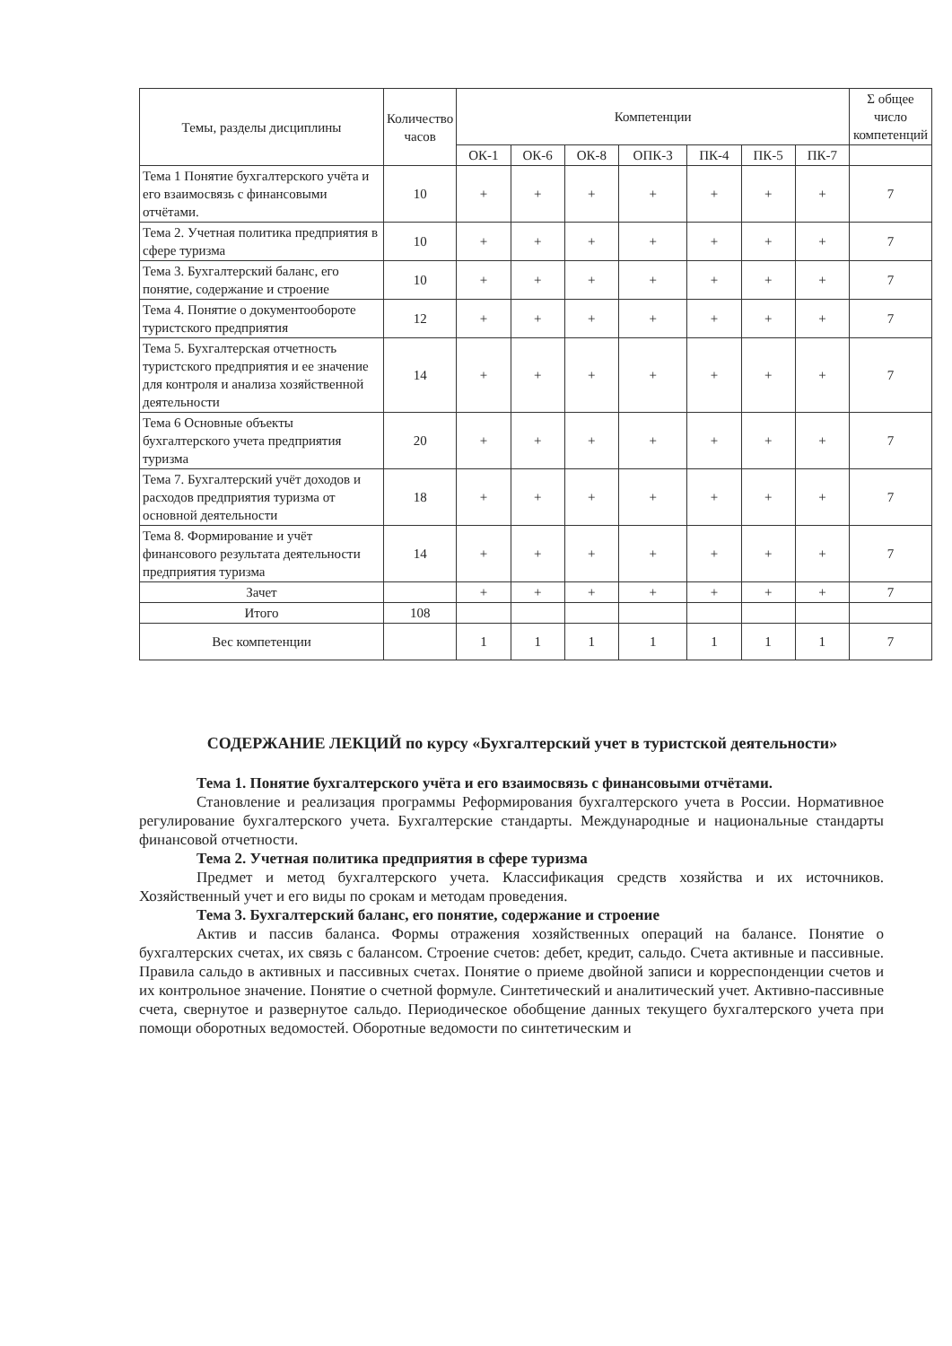| Темы, разделы дисциплины | Количество часов | Компетенции | | | | | | | Σ общее число компетенций |
| --- | --- | --- | --- | --- | --- | --- | --- | --- | --- |
| | | ОК-1 | ОК-6 | ОК-8 | ОПК-3 | ПК-4 | ПК-5 | ПК-7 | |
| Тема 1 Понятие бухгалтерского учёта и его взаимосвязь с финансовыми отчётами. | 10 | + | + | + | + | + | + | + | 7 |
| Тема 2. Учетная политика предприятия в сфере туризма | 10 | + | + | + | + | + | + | + | 7 |
| Тема 3. Бухгалтерский баланс, его понятие, содержание и строение | 10 | + | + | + | + | + | + | + | 7 |
| Тема 4. Понятие о документообороте туристского предприятия | 12 | + | + | + | + | + | + | + | 7 |
| Тема 5. Бухгалтерская отчетность туристского предприятия и ее значение для контроля и анализа хозяйственной деятельности | 14 | + | + | + | + | + | + | + | 7 |
| Тема 6 Основные объекты бухгалтерского учета предприятия туризма | 20 | + | + | + | + | + | + | + | 7 |
| Тема 7. Бухгалтерский учёт доходов и расходов предприятия туризма от основной деятельности | 18 | + | + | + | + | + | + | + | 7 |
| Тема 8. Формирование и учёт финансового результата деятельности предприятия туризма | 14 | + | + | + | + | + | + | + | 7 |
| Зачет | | + | + | + | + | + | + | + | 7 |
| Итого | 108 | | | | | | | | |
| Вес компетенции | | 1 | 1 | 1 | 1 | 1 | 1 | 1 | 7 |
СОДЕРЖАНИЕ ЛЕКЦИЙ по курсу «Бухгалтерский учет в туристской деятельности»
Тема 1. Понятие бухгалтерского учёта и его взаимосвязь с финансовыми отчётами.
Становление и реализация программы Реформирования бухгалтерского учета в России. Нормативное регулирование бухгалтерского учета. Бухгалтерские стандарты. Международные и национальные стандарты финансовой отчетности.
Тема 2. Учетная политика предприятия в сфере туризма
Предмет и метод бухгалтерского учета. Классификация средств хозяйства и их источников. Хозяйственный учет и его виды по срокам и методам проведения.
Тема 3. Бухгалтерский баланс, его понятие, содержание и строение
Актив и пассив баланса. Формы отражения хозяйственных операций на балансе. Понятие о бухгалтерских счетах, их связь с балансом. Строение счетов: дебет, кредит, сальдо. Счета активные и пассивные. Правила сальдо в активных и пассивных счетах. Понятие о приеме двойной записи и корреспонденции счетов и их контрольное значение. Понятие о счетной формуле. Синтетический и аналитический учет. Активно-пассивные счета, свернутое и развернутое сальдо. Периодическое обобщение данных текущего бухгалтерского учета при помощи оборотных ведомостей. Оборотные ведомости по синтетическим и